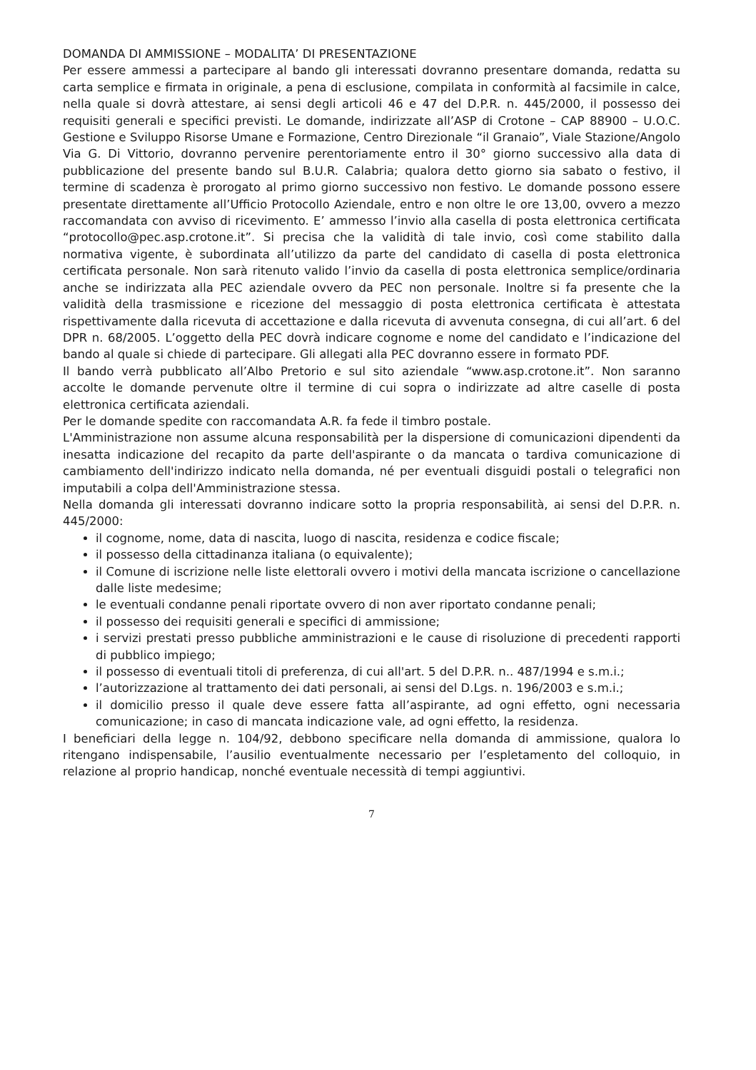DOMANDA DI AMMISSIONE – MODALITA’ DI PRESENTAZIONE
Per essere ammessi a partecipare al bando gli interessati dovranno presentare domanda, redatta su carta semplice e firmata in originale, a pena di esclusione, compilata in conformità al facsimile in calce, nella quale si dovrà attestare, ai sensi degli articoli 46 e 47 del D.P.R. n. 445/2000, il possesso dei requisiti generali e specifici previsti. Le domande, indirizzate all’ASP di Crotone – CAP 88900 – U.O.C. Gestione e Sviluppo Risorse Umane e Formazione, Centro Direzionale “il Granaio”, Viale Stazione/Angolo Via G. Di Vittorio, dovranno pervenire perentoriamente entro il 30° giorno successivo alla data di pubblicazione del presente bando sul B.U.R. Calabria; qualora detto giorno sia sabato o festivo, il termine di scadenza è prorogato al primo giorno successivo non festivo. Le domande possono essere presentate direttamente all’Ufficio Protocollo Aziendale, entro e non oltre le ore 13,00, ovvero a mezzo raccomandata con avviso di ricevimento. E’ ammesso l’invio alla casella di posta elettronica certificata “protocollo@pec.asp.crotone.it”. Si precisa che la validità di tale invio, così come stabilito dalla normativa vigente, è subordinata all’utilizzo da parte del candidato di casella di posta elettronica certificata personale. Non sarà ritenuto valido l’invio da casella di posta elettronica semplice/ordinaria anche se indirizzata alla PEC aziendale ovvero da PEC non personale. Inoltre si fa presente che la validità della trasmissione e ricezione del messaggio di posta elettronica certificata è attestata rispettivamente dalla ricevuta di accettazione e dalla ricevuta di avvenuta consegna, di cui all’art. 6 del DPR n. 68/2005. L’oggetto della PEC dovrà indicare cognome e nome del candidato e l’indicazione del bando al quale si chiede di partecipare. Gli allegati alla PEC dovranno essere in formato PDF.
Il bando verrà pubblicato all’Albo Pretorio e sul sito aziendale “www.asp.crotone.it”. Non saranno accolte le domande pervenute oltre il termine di cui sopra o indirizzate ad altre caselle di posta elettronica certificata aziendali.
Per le domande spedite con raccomandata A.R. fa fede il timbro postale.
L'Amministrazione non assume alcuna responsabilità per la dispersione di comunicazioni dipendenti da inesatta indicazione del recapito da parte dell'aspirante o da mancata o tardiva comunicazione di cambiamento dell'indirizzo indicato nella domanda, né per eventuali disguidi postali o telegrafici non imputabili a colpa dell'Amministrazione stessa.
Nella domanda gli interessati dovranno indicare sotto la propria responsabilità, ai sensi del D.P.R. n. 445/2000:
il cognome, nome, data di nascita, luogo di nascita, residenza e codice fiscale;
il possesso della cittadinanza italiana (o equivalente);
il Comune di iscrizione nelle liste elettorali ovvero i motivi della mancata iscrizione o cancellazione dalle liste medesime;
le eventuali condanne penali riportate ovvero di non aver riportato condanne penali;
il possesso dei requisiti generali e specifici di ammissione;
i servizi prestati presso pubbliche amministrazioni e le cause di risoluzione di precedenti rapporti di pubblico impiego;
il possesso di eventuali titoli di preferenza, di cui all'art. 5 del D.P.R. n.. 487/1994 e s.m.i.;
l’autorizzazione al trattamento dei dati personali, ai sensi del D.Lgs. n. 196/2003 e s.m.i.;
il domicilio presso il quale deve essere fatta all’aspirante, ad ogni effetto, ogni necessaria comunicazione; in caso di mancata indicazione vale, ad ogni effetto, la residenza.
I beneficiari della legge n. 104/92, debbono specificare nella domanda di ammissione, qualora lo ritengano indispensabile, l’ausilio eventualmente necessario per l’espletamento del colloquio, in relazione al proprio handicap, nonché eventuale necessità di tempi aggiuntivi.
7